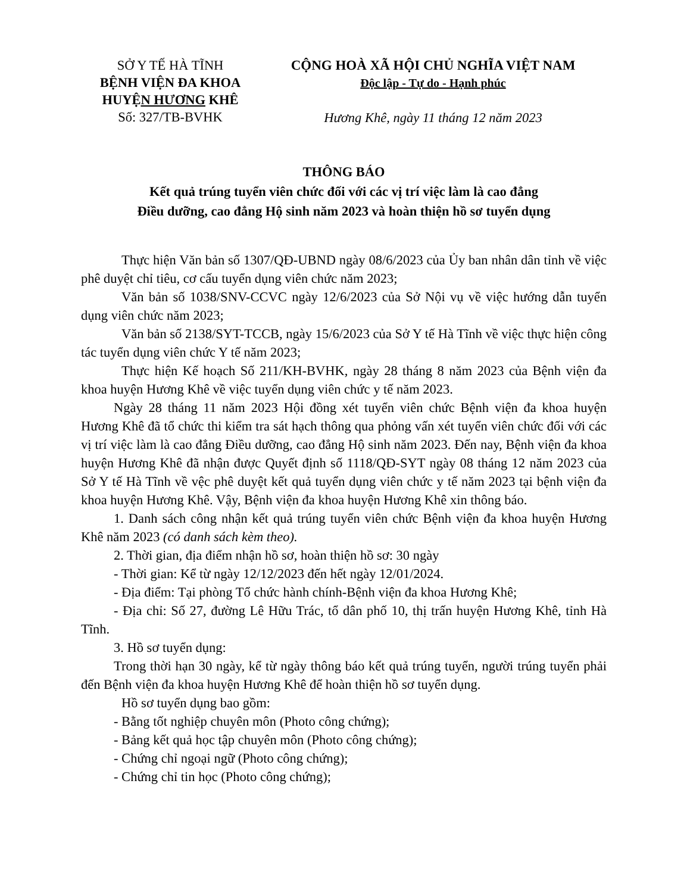SỞ Y TẾ HÀ TĨNH
BỆNH VIỆN ĐA KHOA
HUYỆN HƯƠNG KHÊ
Số: 327/TB-BVHK
CỘNG HOÀ XÃ HỘI CHỦ NGHĨA VIỆT NAM
Độc lập - Tự do - Hạnh phúc
Hương Khê, ngày 11 tháng 12 năm 2023
THÔNG BÁO
Kết quả trúng tuyển viên chức đối với các vị trí việc làm là cao đẳng
Điều dưỡng, cao đẳng Hộ sinh năm 2023 và hoàn thiện hồ sơ tuyển dụng
Thực hiện Văn bản số 1307/QĐ-UBND ngày 08/6/2023 của Ủy ban nhân dân tỉnh về việc phê duyệt chỉ tiêu, cơ cấu tuyển dụng viên chức năm 2023;
Văn bản số 1038/SNV-CCVC ngày 12/6/2023 của Sở Nội vụ về việc hướng dẫn tuyển dụng viên chức năm 2023;
Văn bản số 2138/SYT-TCCB, ngày 15/6/2023 của Sở Y tế Hà Tĩnh về việc thực hiện công tác tuyển dụng viên chức Y tế năm 2023;
Thực hiện Kế hoạch Số 211/KH-BVHK, ngày 28 tháng 8 năm 2023 của Bệnh viện đa khoa huyện Hương Khê về việc tuyển dụng viên chức y tế năm 2023.
Ngày 28 tháng 11 năm 2023 Hội đồng xét tuyển viên chức Bệnh viện đa khoa huyện Hương Khê đã tổ chức thi kiểm tra sát hạch thông qua phỏng vấn xét tuyển viên chức đối với các vị trí việc làm là cao đẳng Điều dưỡng, cao đẳng Hộ sinh năm 2023. Đến nay, Bệnh viện đa khoa huyện Hương Khê đã nhận được Quyết định số 1118/QĐ-SYT ngày 08 tháng 12 năm 2023 của Sở Y tế Hà Tĩnh về vệc phê duyệt kết quả tuyển dụng viên chức y tế năm 2023 tại bệnh viện đa khoa huyện Hương Khê. Vậy, Bệnh viện đa khoa huyện Hương Khê xin thông báo.
1. Danh sách công nhận kết quả trúng tuyển viên chức Bệnh viện đa khoa huyện Hương Khê năm 2023 (có danh sách kèm theo).
2. Thời gian, địa điểm nhận hồ sơ, hoàn thiện hồ sơ: 30 ngày
- Thời gian: Kể từ ngày 12/12/2023 đến hết ngày 12/01/2024.
- Địa điểm: Tại phòng Tổ chức hành chính-Bệnh viện đa khoa Hương Khê;
- Địa chỉ: Số 27, đường Lê Hữu Trác, tổ dân phố 10, thị trấn huyện Hương Khê, tỉnh Hà Tĩnh.
3. Hồ sơ tuyển dụng:
Trong thời hạn 30 ngày, kể từ ngày thông báo kết quả trúng tuyển, người trúng tuyển phải đến Bệnh viện đa khoa huyện Hương Khê để hoàn thiện hồ sơ tuyển dụng.
Hồ sơ tuyển dụng bao gồm:
- Bằng tốt nghiệp chuyên môn (Photo công chứng);
- Bảng kết quả học tập chuyên môn (Photo công chứng);
- Chứng chỉ ngoại ngữ (Photo công chứng);
- Chứng chỉ tin học (Photo công chứng);